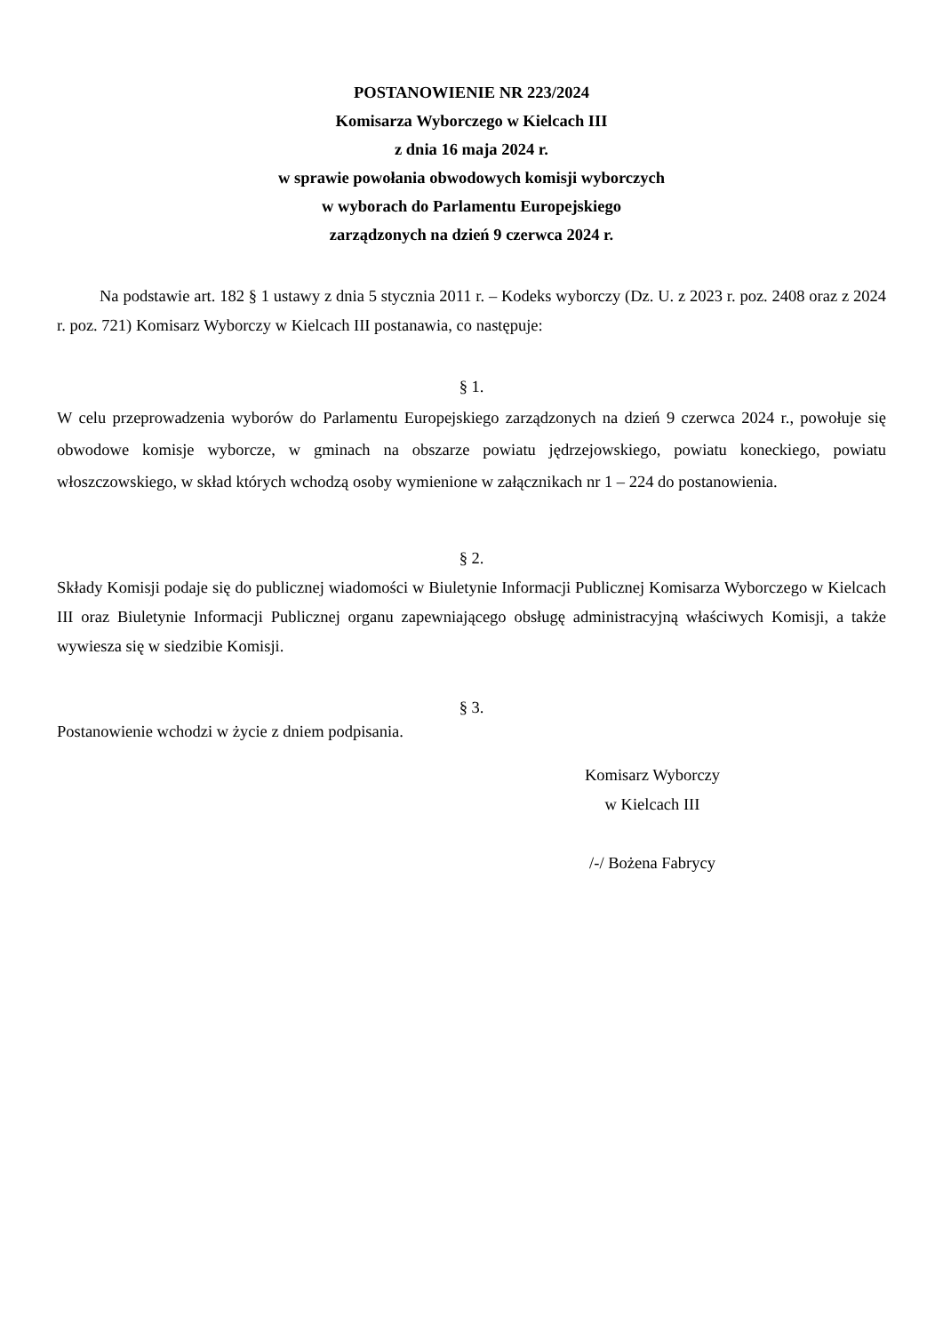POSTANOWIENIE NR 223/2024
Komisarza Wyborczego w Kielcach III
z dnia 16 maja 2024 r.
w sprawie powołania obwodowych komisji wyborczych
w wyborach do Parlamentu Europejskiego
zarządzonych na dzień 9 czerwca 2024 r.
Na podstawie art. 182 § 1 ustawy z dnia 5 stycznia 2011 r. – Kodeks wyborczy (Dz. U. z 2023 r. poz. 2408 oraz z 2024 r. poz. 721) Komisarz Wyborczy w Kielcach III postanawia, co następuje:
§ 1.
W celu przeprowadzenia wyborów do Parlamentu Europejskiego zarządzonych na dzień 9 czerwca 2024 r., powołuje się obwodowe komisje wyborcze, w gminach na obszarze powiatu jędrzejowskiego, powiatu koneckiego, powiatu włoszczowskiego, w skład których wchodzą osoby wymienione w załącznikach nr 1 – 224 do postanowienia.
§ 2.
Składy Komisji podaje się do publicznej wiadomości w Biuletynie Informacji Publicznej Komisarza Wyborczego w Kielcach III oraz Biuletynie Informacji Publicznej organu zapewniającego obsługę administracyjną właściwych Komisji, a także wywiesza się w siedzibie Komisji.
§ 3.
Postanowienie wchodzi w życie z dniem podpisania.
Komisarz Wyborczy
w Kielcach III
/-/ Bożena Fabrycy